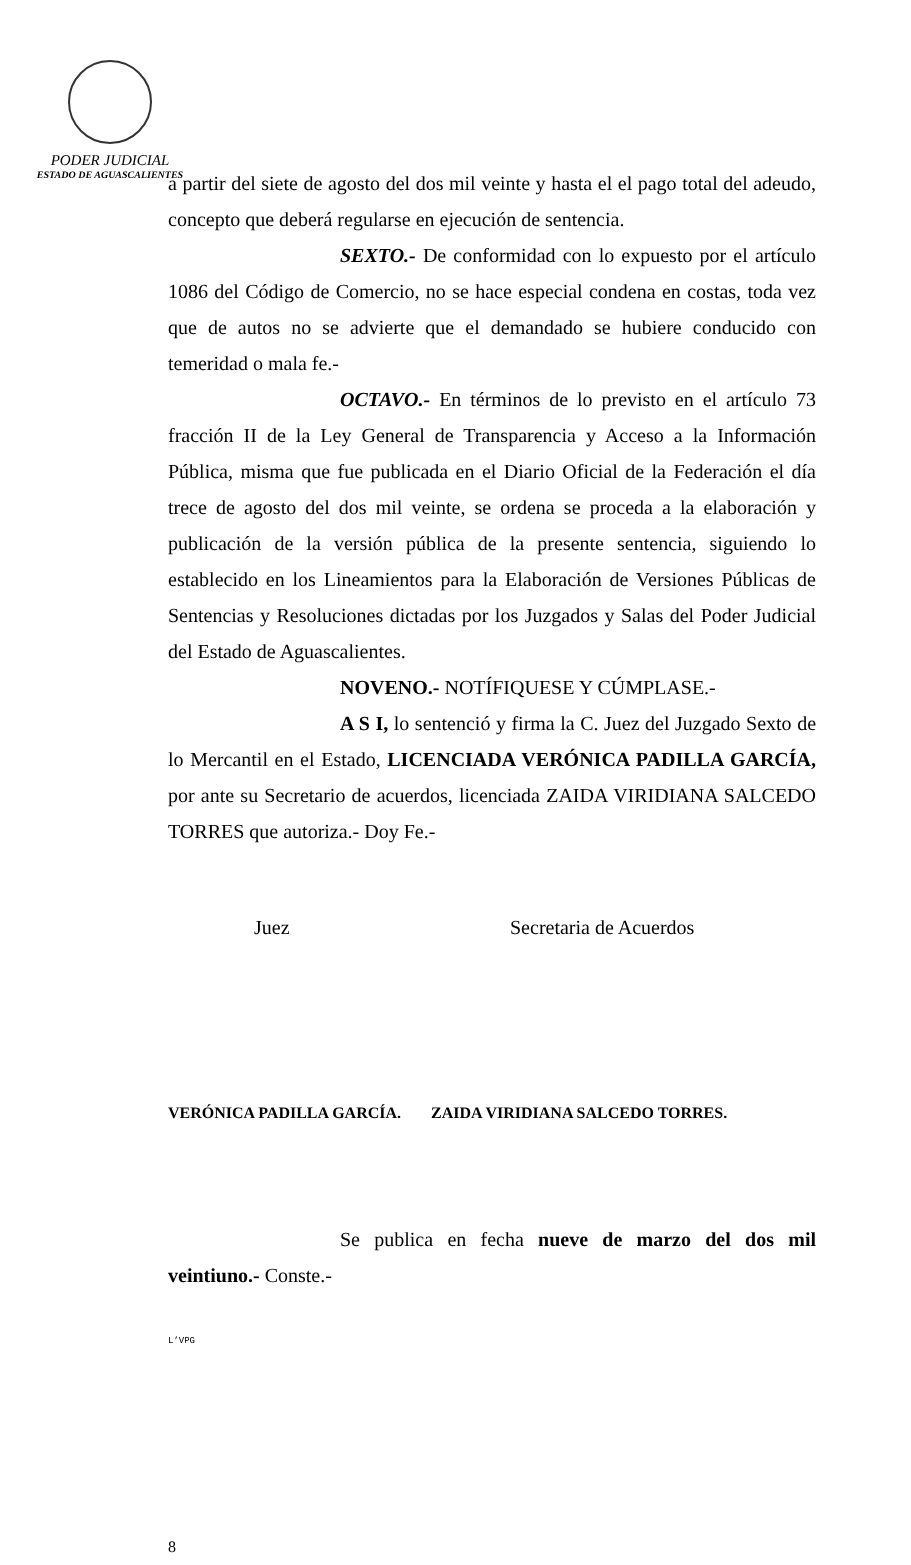PODER JUDICIAL
ESTADO DE AGUASCALIENTES
a partir del siete de agosto del dos mil veinte y hasta el el pago total del adeudo, concepto que deberá regularse en ejecución de sentencia.
SEXTO.- De conformidad con lo expuesto por el artículo 1086 del Código de Comercio, no se hace especial condena en costas, toda vez que de autos no se advierte que el demandado se hubiere conducido con temeridad o mala fe.-
OCTAVO.- En términos de lo previsto en el artículo 73 fracción II de la Ley General de Transparencia y Acceso a la Información Pública, misma que fue publicada en el Diario Oficial de la Federación el día trece de agosto del dos mil veinte, se ordena se proceda a la elaboración y publicación de la versión pública de la presente sentencia, siguiendo lo establecido en los Lineamientos para la Elaboración de Versiones Públicas de Sentencias y Resoluciones dictadas por los Juzgados y Salas del Poder Judicial del Estado de Aguascalientes.
NOVENO.- NOTÍFIQUESE Y CÚMPLASE.-
A S I, lo sentenció y firma la C. Juez del Juzgado Sexto de lo Mercantil en el Estado, LICENCIADA VERÓNICA PADILLA GARCÍA, por ante su Secretario de acuerdos, licenciada ZAIDA VIRIDIANA SALCEDO TORRES que autoriza.- Doy Fe.-
Juez Secretaria de Acuerdos
VERÓNICA PADILLA GARCÍA. ZAIDA VIRIDIANA SALCEDO TORRES.
Se publica en fecha nueve de marzo del dos mil veintiuno.- Conste.-
L’VPG
8